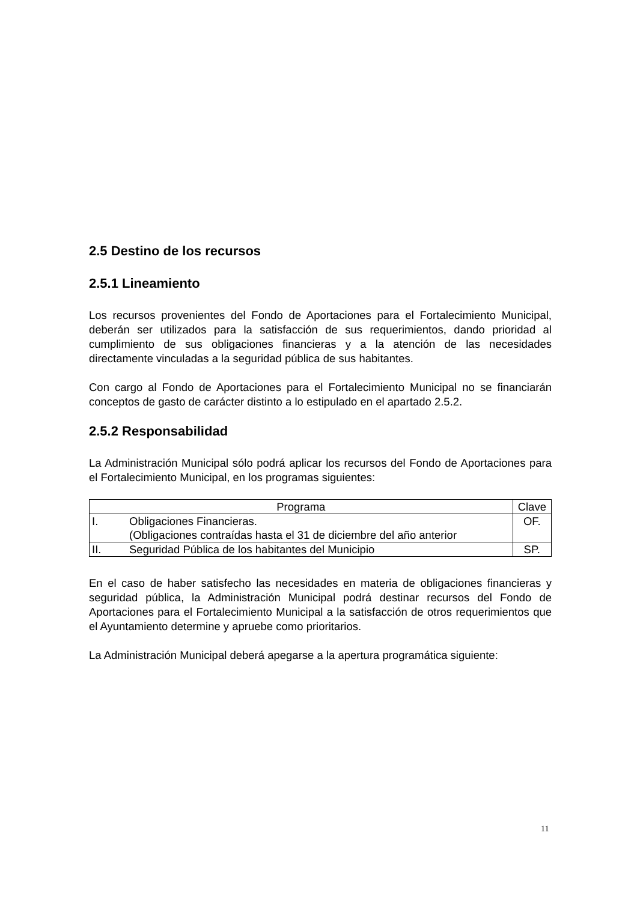2.5 Destino de los recursos
2.5.1 Lineamiento
Los recursos provenientes del Fondo de Aportaciones para el Fortalecimiento Municipal, deberán ser utilizados para la satisfacción de sus requerimientos, dando prioridad al cumplimiento de sus obligaciones financieras y a la atención de las necesidades directamente vinculadas a la seguridad pública de sus habitantes.
Con cargo al Fondo de Aportaciones para el Fortalecimiento Municipal no se financiarán conceptos de gasto de carácter distinto a lo estipulado en el apartado 2.5.2.
2.5.2 Responsabilidad
La Administración Municipal sólo podrá aplicar los recursos del Fondo de Aportaciones para el Fortalecimiento Municipal, en los programas siguientes:
| Programa | Clave |
| --- | --- |
| I. Obligaciones Financieras. (Obligaciones contraídas hasta el 31 de diciembre del año anterior | OF. |
| II. Seguridad Pública de los habitantes del Municipio | SP. |
En el caso de haber satisfecho las necesidades en materia de obligaciones financieras y seguridad pública, la Administración Municipal podrá destinar recursos del Fondo de Aportaciones para el Fortalecimiento Municipal a la satisfacción de otros requerimientos que el Ayuntamiento determine y apruebe como prioritarios.
La Administración Municipal deberá apegarse a la apertura programática siguiente:
11